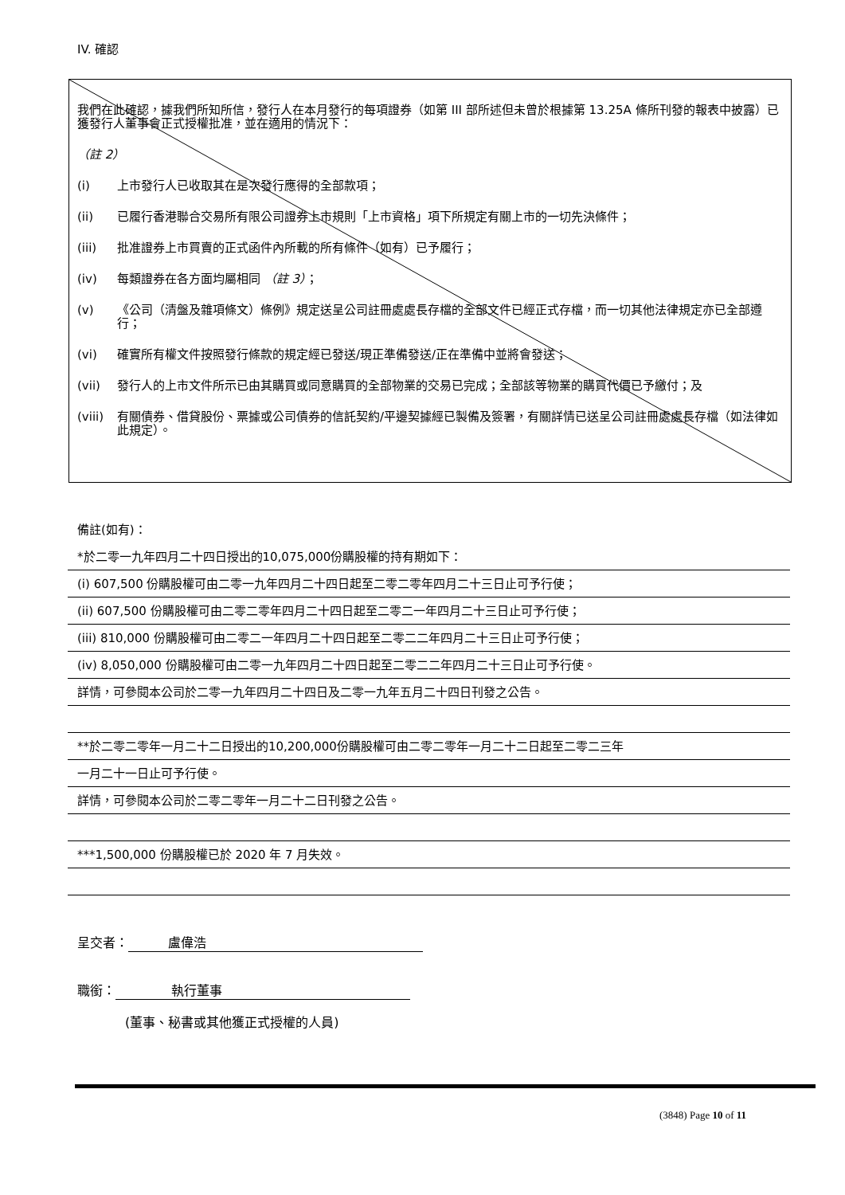IV. 確認
我們在此確認，據我們所知所信，發行人在本月發行的每項證券（如第 III 部所述但未曾於根據第 13.25A 條所刊發的報表中披露）已獲發行人董事會正式授權批准，並在適用的情況下：
（註 2）
(i) 上市發行人已收取其在是次發行應得的全部款項；
(ii) 已履行香港聯合交易所有限公司證券上市規則「上市資格」項下所規定有關上市的一切先決條件；
(iii) 批准證券上市買賣的正式函件內所載的所有條件（如有）已予履行；
(iv) 每類證券在各方面均屬相同 （註 3）；
(v) 《公司（清盤及雜項條文）條例》規定送呈公司註冊處處長存檔的全部文件已經正式存檔，而一切其他法律規定亦已全部遵行；
(vi) 確實所有權文件按照發行條款的規定經已發送/現正準備發送/正在準備中並將會發送；
(vii) 發行人的上市文件所示已由其購買或同意購買的全部物業的交易已完成；全部該等物業的購買代價已予繳付；及
(viii) 有關債券、借貸股份、票據或公司債券的信託契約/平邊契據經已製備及簽署，有關詳情已送呈公司註冊處處長存檔（如法律如此規定）。
備註(如有)：
*於二零一九年四月二十四日授出的10,075,000份購股權的持有期如下：
(i) 607,500 份購股權可由二零一九年四月二十四日起至二零二零年四月二十三日止可予行使；
(ii) 607,500 份購股權可由二零二零年四月二十四日起至二零二一年四月二十三日止可予行使；
(iii) 810,000 份購股權可由二零二一年四月二十四日起至二零二二年四月二十三日止可予行使；
(iv) 8,050,000 份購股權可由二零一九年四月二十四日起至二零二二年四月二十三日止可予行使。
詳情，可參閱本公司於二零一九年四月二十四日及二零一九年五月二十四日刊發之公告。
**於二零二零年一月二十二日授出的10,200,000份購股權可由二零二零年一月二十二日起至二零二三年
一月二十一日止可予行使。
詳情，可參閱本公司於二零二零年一月二十二日刊發之公告。
***1,500,000 份購股權已於 2020 年 7 月失效。
呈交者： 盧偉浩
職銜： 執行董事
(董事、秘書或其他獲正式授權的人員)
(3848) Page 10 of 11